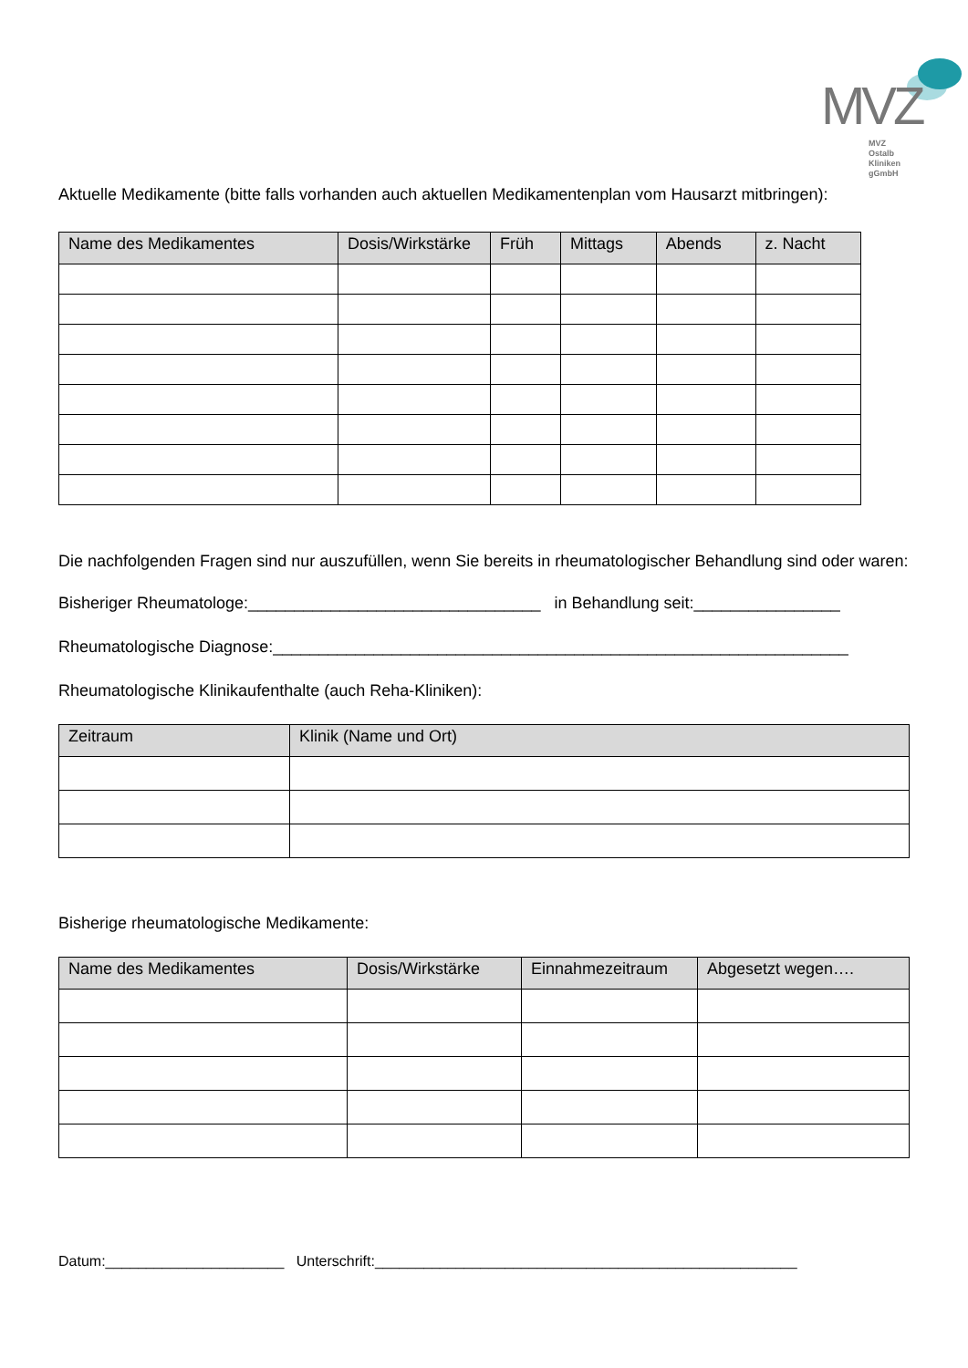MVZ
MVZ Ostalb Kliniken
gGmbH
Aktuelle Medikamente (bitte falls vorhanden auch aktuellen Medikamentenplan vom Hausarzt mitbringen):
| Name des Medikamentes | Dosis/Wirkstärke | Früh | Mittags | Abends | z. Nacht |
| --- | --- | --- | --- | --- | --- |
Die nachfolgenden Fragen sind nur auszufüllen, wenn Sie bereits in rheumatologischer Behandlung sind oder waren:
Bisheriger Rheumatologe:________________________________ in Behandlung seit:________________
Rheumatologische Diagnose:_______________________________________________________________
Rheumatologische Klinikaufenthalte (auch Reha-Kliniken):
| Zeitraum | Klinik (Name und Ort) |
| --- | --- |
Bisherige rheumatologische Medikamente:
| Name des Medikamentes | Dosis/Wirkstärke | Einnahmezeitraum | Abgesetzt wegen…. |
| --- | --- | --- | --- |
Datum:______________________ Unterschrift:____________________________________________________